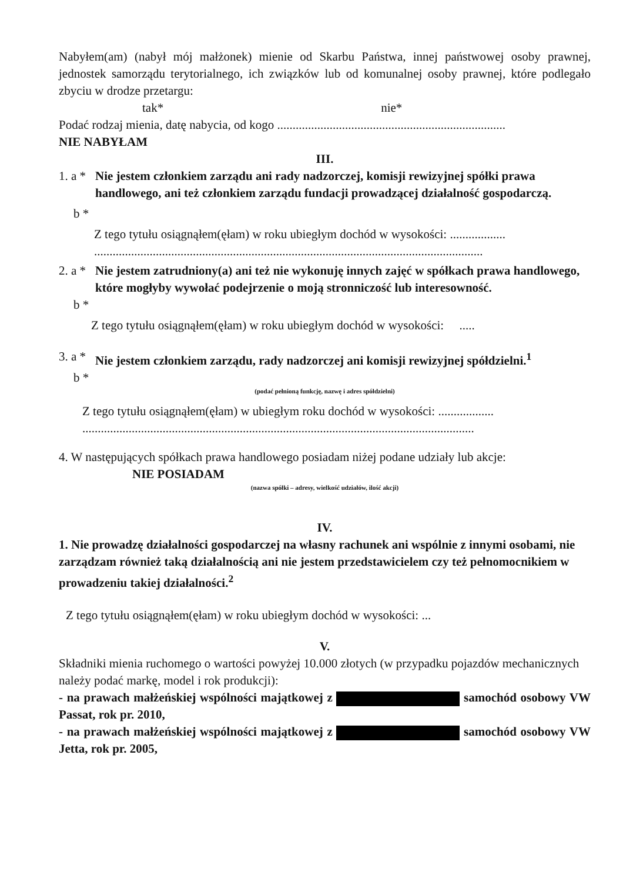Nabyłem(am) (nabył mój małżonek) mienie od Skarbu Państwa, innej państwowej osoby prawnej, jednostek samorządu terytorialnego, ich związków lub od komunalnej osoby prawnej, które podlegało zbyciu w drodze przetargu:
tak* nie*
Podać rodzaj mienia, datę nabycia, od kogo ..........................................................................
NIE NABYŁAM
III.
1. a * Nie jestem członkiem zarządu ani rady nadzorczej, komisji rewizyjnej spółki prawa handlowego, ani też członkiem zarządu fundacji prowadzącej działalność gospodarczą.
b *
Z tego tytułu osiągnąłem(ęłam) w roku ubiegłym dochód w wysokości: ..................
..............................................................................................................................
2. a * Nie jestem zatrudniony(a) ani też nie wykonuję innych zajęć w spółkach prawa handlowego, które mogłyby wywołać podejrzenie o moją stronniczość lub interesowność.
b *
Z tego tytułu osiągnąłem(ęłam) w roku ubiegłym dochód w wysokości: .....
3. a * Nie jestem członkiem zarządu, rady nadzorczej ani komisji rewizyjnej spółdzielni.<sup>1</sup>
b *
(podać pełnioną funkcję, nazwę i adres spółdzielni)
Z tego tytułu osiągnąłem(ęłam) w ubiegłym roku dochód w wysokości: ..................
...............................................................................................................................
4. W następujących spółkach prawa handlowego posiadam niżej podane udziały lub akcje:
NIE POSIADAM
(nazwa spółki – adresy, wielkość udziałów, ilość akcji)
IV.
1. Nie prowadzę działalności gospodarczej na własny rachunek ani wspólnie z innymi osobami, nie zarządzam również taką działalnością ani nie jestem przedstawicielem czy też pełnomocnikiem w prowadzeniu takiej działalności.<sup>2</sup>
Z tego tytułu osiągnąłem(ęłam) w roku ubiegłym dochód w wysokości: ...
V.
Składniki mienia ruchomego o wartości powyżej 10.000 złotych (w przypadku pojazdów mechanicznych należy podać markę, model i rok produkcji):
- na prawach małżeńskiej wspólności majątkowej z samochód osobowy VW Passat, rok pr. 2010,
- na prawach małżeńskiej wspólności majątkowej z samochód osobowy VW Jetta, rok pr. 2005,